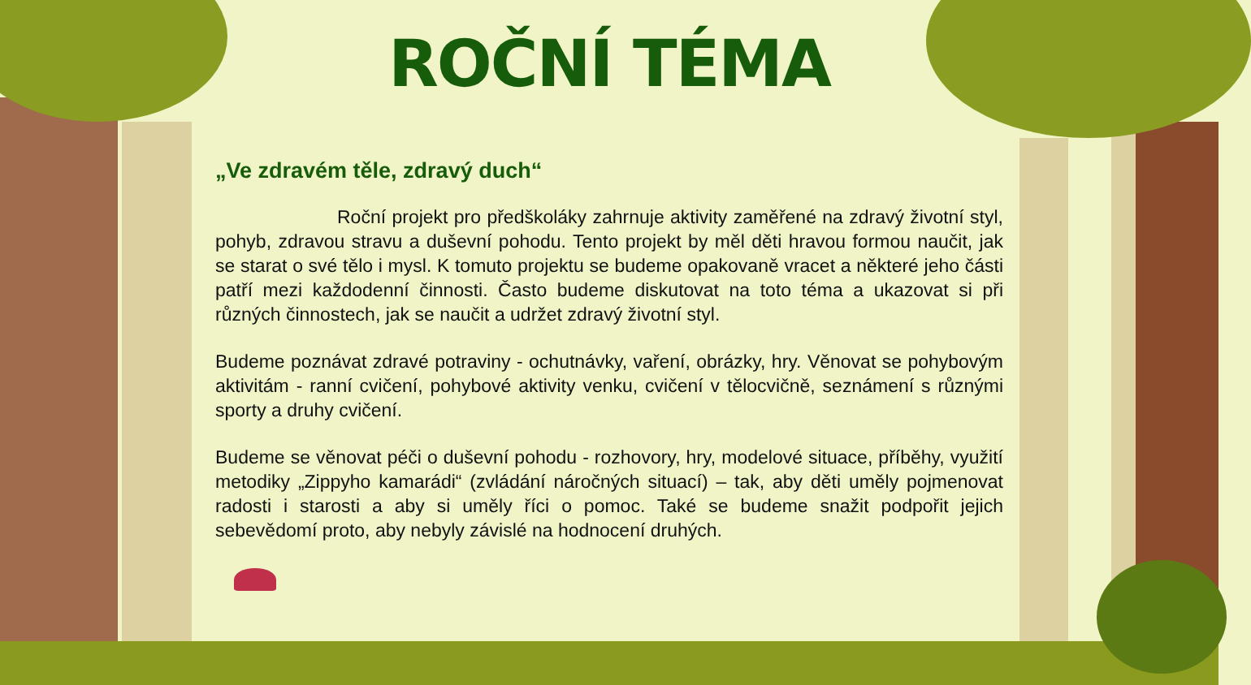ROČNÍ TÉMA
„Ve zdravém těle, zdravý duch“
Roční projekt pro předškoláky zahrnuje aktivity zaměřené na zdravý životní styl, pohyb, zdravou stravu a duševní pohodu. Tento projekt by měl děti hravou formou naučit, jak se starat o své tělo i mysl. K tomuto projektu se budeme opakovaně vracet a některé jeho části patří mezi každodenní činnosti. Často budeme diskutovat na toto téma a ukazovat si při různých činnostech, jak se naučit a udržet zdravý životní styl.
Budeme poznávat zdravé potraviny - ochutnávky, vaření, obrázky, hry. Věnovat se pohybovým aktivitám - ranní cvičení, pohybové aktivity venku, cvičení v tělocvičně, seznámení s různými sporty a druhy cvičení.
Budeme se věnovat péči o duševní pohodu - rozhovory, hry, modelové situace, příběhy, využití metodiky „Zippyho kamarádi“ (zvládání náročných situací) – tak, aby děti uměly pojmenovat radosti i starosti a aby si uměly říci o pomoc. Také se budeme snažit podpořit jejich sebevědomí proto, aby nebyly závislé na hodnocení druhých.